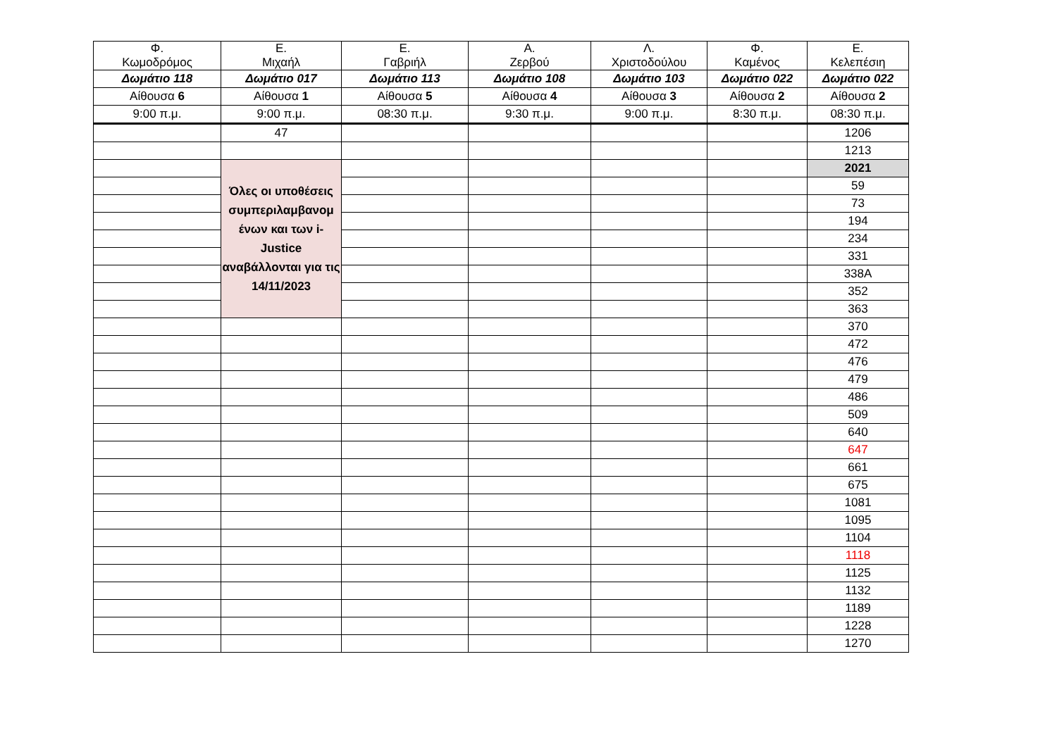| Φ. Κωμοδρόμος | Ε. Μιχαήλ | Ε. Γαβριήλ | Α. Ζερβού | Λ. Χριστοδούλου | Φ. Καμένος | Ε. Κελεπέσιη |
| --- | --- | --- | --- | --- | --- | --- |
| Δωμάτιο 118 | Δωμάτιο 017 | Δωμάτιο 113 | Δωμάτιο 108 | Δωμάτιο 103 | Δωμάτιο 022 | Δωμάτιο 022 |
| Αίθουσα 6 | Αίθουσα 1 | Αίθουσα 5 | Αίθουσα 4 | Αίθουσα 3 | Αίθουσα 2 | Αίθουσα 2 |
| 9:00 π.μ. | 9:00 π.μ. | 08:30 π.μ. | 9:30 π.μ. | 9:00 π.μ. | 8:30 π.μ. | 08:30 π.μ. |
| | 47 | | | | | 1206 |
| | | | | | | 1213 |
| | Όλες οι υποθέσεις συμπεριλαμβανομ ένων και των i-Justice αναβάλλονται για τις 14/11/2023 | | | | | 2021 |
| | | | | | | 59 |
| | | | | | | 73 |
| | | | | | | 194 |
| | | | | | | 234 |
| | | | | | | 331 |
| | | | | | | 338A |
| | | | | | | 352 |
| | | | | | | 363 |
| | | | | | | 370 |
| | | | | | | 472 |
| | | | | | | 476 |
| | | | | | | 479 |
| | | | | | | 486 |
| | | | | | | 509 |
| | | | | | | 640 |
| | | | | | | 647 |
| | | | | | | 661 |
| | | | | | | 675 |
| | | | | | | 1081 |
| | | | | | | 1095 |
| | | | | | | 1104 |
| | | | | | | 1118 |
| | | | | | | 1125 |
| | | | | | | 1132 |
| | | | | | | 1189 |
| | | | | | | 1228 |
| | | | | | | 1270 |